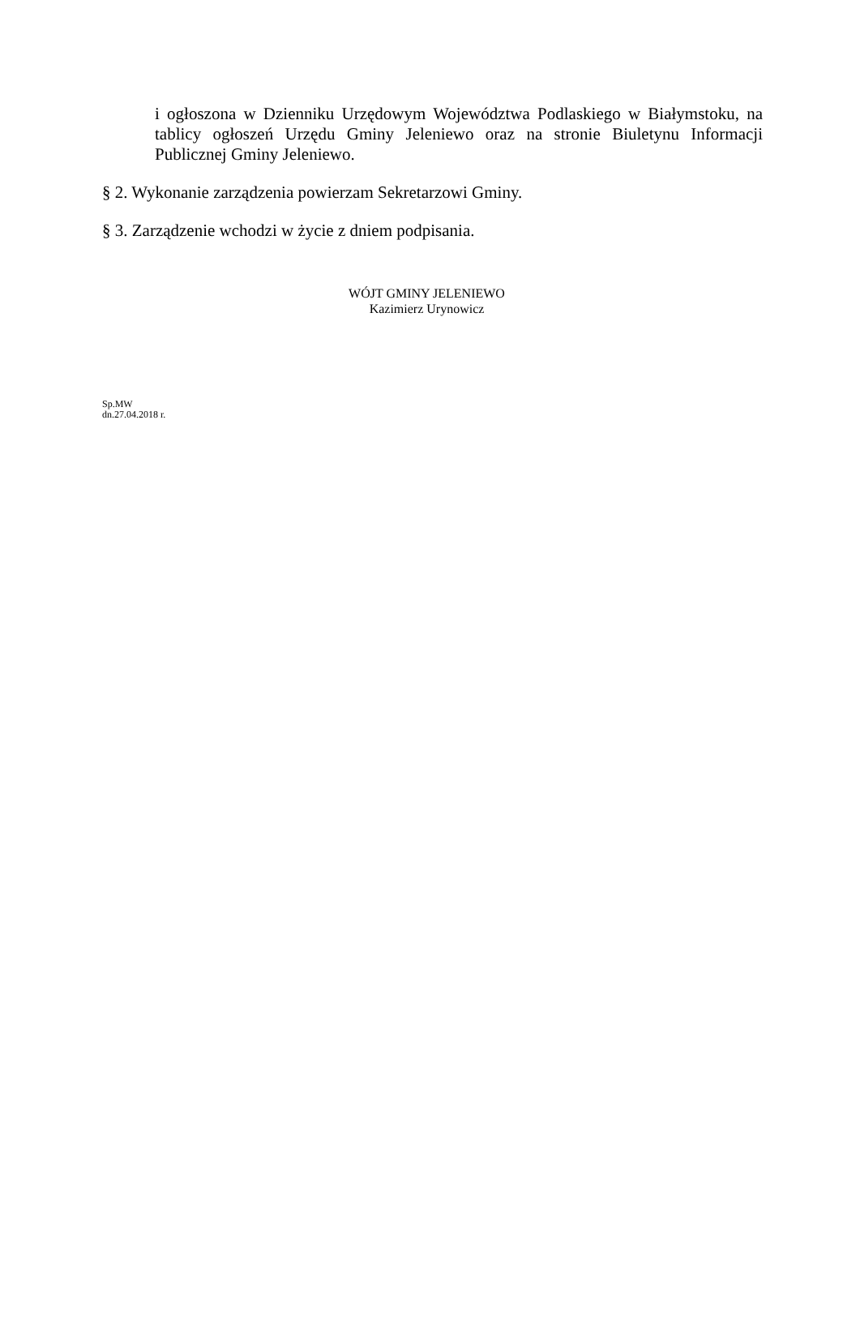i ogłoszona w Dzienniku Urzędowym Województwa Podlaskiego w Białymstoku, na tablicy ogłoszeń Urzędu Gminy Jeleniewo oraz na stronie Biuletynu Informacji Publicznej Gminy Jeleniewo.
§ 2. Wykonanie zarządzenia powierzam Sekretarzowi Gminy.
§ 3. Zarządzenie wchodzi w życie z dniem podpisania.
WÓJT GMINY JELENIEWO
Kazimierz Urynowicz
Sp.MW
dn.27.04.2018 r.